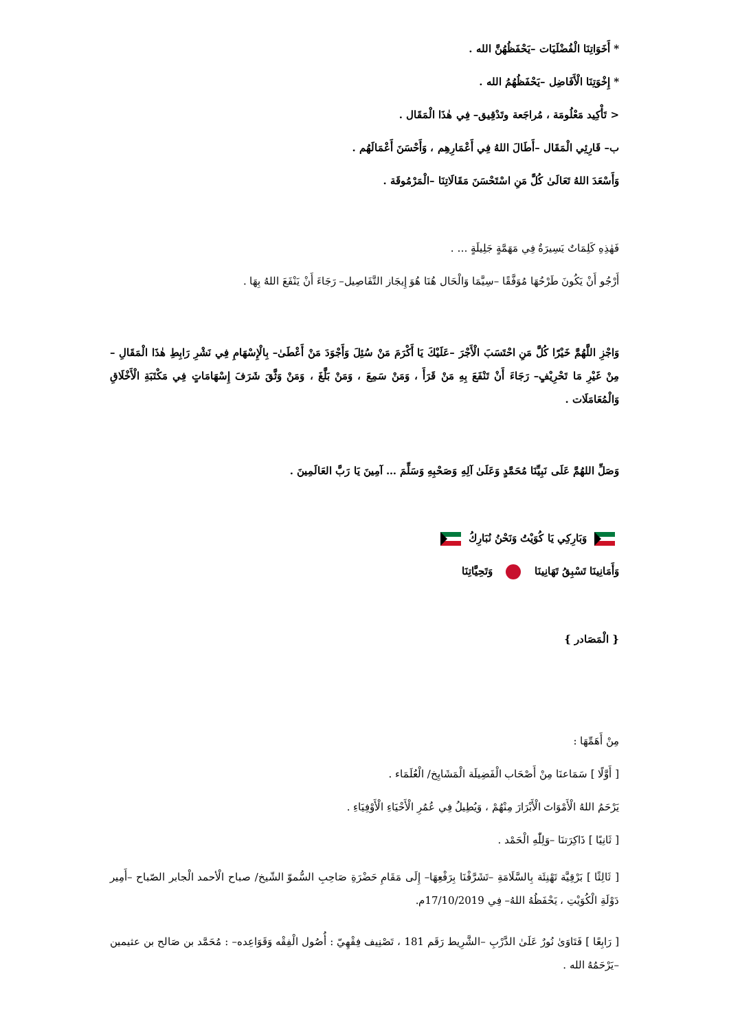* أَخَوَاتِنَا الْفُضْلَيَات –يَحْفَظُهُنَّ الله .
* إِخْوَتِنَا الْأَفَاضِل –يَحْفَظُهُمُ الله .
< تَأْكِيد مَعْلُومَة ، مُراجَعة وتَدْقِيق– فِي هٰذَا الْمَقَال .
ب– قَارِئِي الْمَقَال –أَطَالَ اللهُ فِي أَعْمَارِهِم ، وَأَحْسَنَ أَعْمَالَهُم .
وَأَسْعَدَ اللهُ تَعَالَىٰ كُلَّ مَنِ اسْتَحْسَنَ مَقَالَاتِنَا –الْمَرْمُوقَة .
فَهٰذِهِ كَلِمَاتٌ يَسِيرَةٌ فِي مَهَمَّةٍ جَلِيلَةٍ … .
أَرْجُو أَنْ يَكُونَ طَرْحُهَا مُوَفَّقًا –سِيَّمَا وَالْحَال هُنَا هُوَ إِيجَاز التَّفَاصِيل– رَجَاءَ أَنْ يَنْفَعَ اللهُ بِهَا .
وَاجْزِ اللَّهُمَّ خَيْرًا كُلَّ مَنِ احْتَسَبَ الْأَجْرَ –عَلَيْكَ يَا أَكْرَمَ مَنْ سُئِلَ وَأَجْوَدَ مَنْ أَعْطَىٰ– بِالْإِسْهَامِ فِي نَشْرِ رَابِطِ هٰذَا الْمَقَالِ –مِنْ غَيْرِ مَا تَحْرِيْفٍ– رَجَاءَ أَنْ تَنْفَعَ بِهِ مَنْ قَرَأَ ، وَمَنْ سَمِعَ ، وَمَنْ بَلَّغَ ، وَمَنْ وَثَّقَ شَرَفَ إِسْهَامَاتٍ فِي مَكْتَبَةِ الْأَخْلَاقِ وَالْمُعَامَلَات .
وَصَلِّ اللهُمَّ عَلَى نَبِيِّنَا مُحَمَّدٍ وَعَلَىٰ آلِهِ وَصَحْبِهِ وَسَلِّمَ … آمِينَ يَا رَبَّ العَالَمِينَ .
وَبَارِكِي يَا كُوَيْتُ وَنَحْنُ نُبَارِكُ
وَأَمَانِينَا تَسْبِقُ تَهَانِينَا وَتَحِيَّاتِنَا
{ الْمَصَادر }
مِنْ أَهَمِّهَا :
[ أَوَّلًا ] سَمَاعنَا مِنْ أَصْحَاب الْفَضِيلَة الْمَشَايِخ/ الْعُلَمَاء .
يَرْحَمُ اللهُ الْأَمْوَاتَ الْأَبْرَارَ مِنْهُمْ ، وَيُطِيلُ فِي عُمُرِ الْأَحْيَاءِ الْأَوْفِيَاءِ .
[ ثَانِيًا ] ذَاكِرَتنَا –وَلِلّٰهِ الْحَمْد .
[ ثَالِثًا ] بَرْقِيَّة تَهْنِئَة بِالسَّلَامَةِ –تَشَرَّفْنَا بِرَفْعِهَا– إِلَى مَقَامِ حَضْرَةِ صَاحِبِ السُّموّ الشّيخ/ صباح الْأحمد الْجابر الصّباح –أَمِير دَوْلَةِ الْكُوَيْتِ ، يَحْفَظُهُ اللهُ– فِي 17/10/2019م.
[ رَابِعًا ] فَتَاوَىٰ نُورٌ عَلَىٰ الدَّرْبِ –الشَّرِيط رَقَم 181 ، تَصْنِيف فِقْهِيّ : أُصُول الْفِقْه وَقَوَاعِده– : مُحَمَّد بن صَالح بن عثيمين –يَرْحَمُهُ الله .